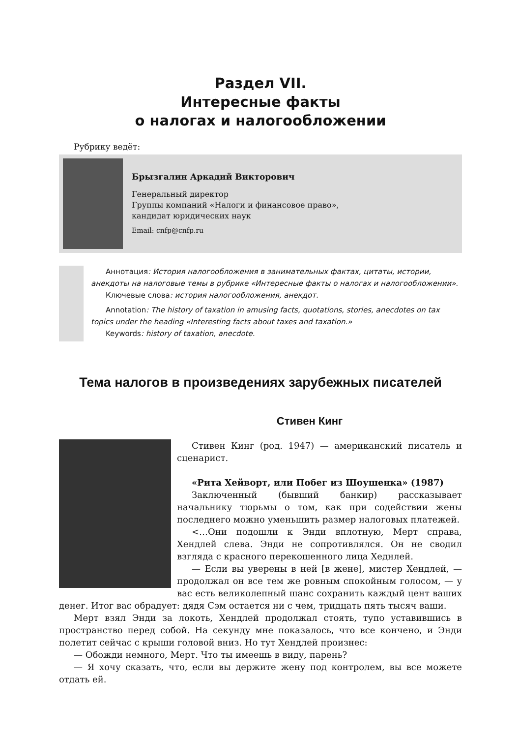Раздел VII.
Интересные факты
о налогах и налогообложении
Рубрику ведёт:
Брызгалин Аркадий Викторович
Генеральный директор
Группы компаний «Налоги и финансовое право»,
кандидат юридических наук
Email: cnfp@cnfp.ru
Аннотация: История налогообложения в занимательных фактах, цитаты, истории, анекдоты на налоговые темы в рубрике «Интересные факты о налогах и налогообложении».
Ключевые слова: история налогообложения, анекдот.
Annotation: The history of taxation in amusing facts, quotations, stories, anecdotes on tax topics under the heading «Interesting facts about taxes and taxation.»
Keywords: history of taxation, anecdote.
Тема налогов в произведениях зарубежных писателей
Стивен Кинг
Стивен Кинг (род. 1947) — американский писатель и сценарист.
«Рита Хейворт, или Побег из Шоушенка» (1987)
Заключенный (бывший банкир) рассказывает начальнику тюрьмы о том, как при содействии жены последнего можно уменьшить размер налоговых платежей.
<…Они подошли к Энди вплотную, Мерт справа, Хендлей слева. Энди не сопротивлялся. Он не сводил взгляда с красного перекошенного лица Хеднлей.
— Если вы уверены в ней [в жене], мистер Хендлей, — продолжал он все тем же ровным спокойным голосом, — у вас есть великолепный шанс сохранить каждый цент ваших денег. Итог вас обрадует: дядя Сэм остается ни с чем, тридцать пять тысяч ваши.
Мерт взял Энди за локоть, Хендлей продолжал стоять, тупо уставившись в пространство перед собой. На секунду мне показалось, что все кончено, и Энди полетит сейчас с крыши головой вниз. Но тут Хендлей произнес:
— Обожди немного, Мерт. Что ты имеешь в виду, парень?
— Я хочу сказать, что, если вы держите жену под контролем, вы все можете отдать ей.